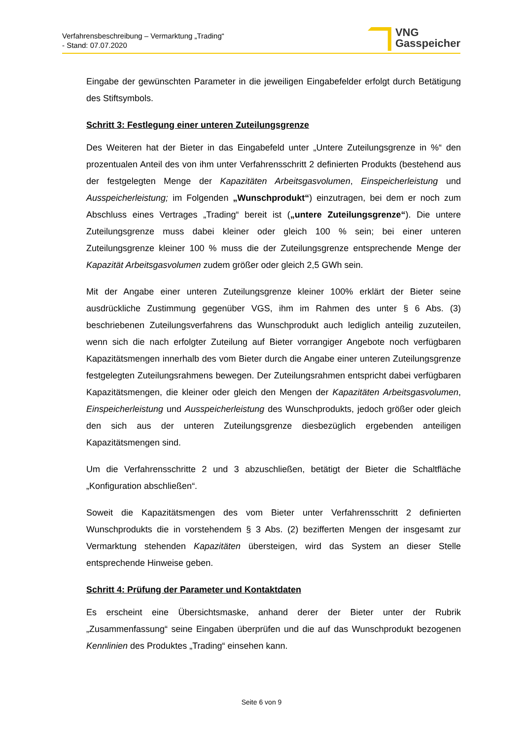Verfahrensbeschreibung – Vermarktung „Trading“
- Stand: 07.07.2020
VNG
Gasspeicher
Eingabe der gewünschten Parameter in die jeweiligen Eingabefelder erfolgt durch Betätigung des Stiftsymbols.
Schritt 3: Festlegung einer unteren Zuteilungsgrenze
Des Weiteren hat der Bieter in das Eingabefeld unter „Untere Zuteilungsgrenze in %“ den prozentualen Anteil des von ihm unter Verfahrensschritt 2 definierten Produkts (bestehend aus der festgelegten Menge der Kapazitäten Arbeitsgasvolumen, Einspeicherleistung und Ausspeicherleistung; im Folgenden „Wunschprodukt“) einzutragen, bei dem er noch zum Abschluss eines Vertrages „Trading“ bereit ist („untere Zuteilungsgrenze“). Die untere Zuteilungsgrenze muss dabei kleiner oder gleich 100 % sein; bei einer unteren Zuteilungsgrenze kleiner 100 % muss die der Zuteilungsgrenze entsprechende Menge der Kapazität Arbeitsgasvolumen zudem größer oder gleich 2,5 GWh sein.
Mit der Angabe einer unteren Zuteilungsgrenze kleiner 100% erklärt der Bieter seine ausdrückliche Zustimmung gegenüber VGS, ihm im Rahmen des unter § 6 Abs. (3) beschriebenen Zuteilungsverfahrens das Wunschprodukt auch lediglich anteilig zuzuteilen, wenn sich die nach erfolgter Zuteilung auf Bieter vorrangiger Angebote noch verfügbaren Kapazitätsmengen innerhalb des vom Bieter durch die Angabe einer unteren Zuteilungsgrenze festgelegten Zuteilungsrahmens bewegen. Der Zuteilungsrahmen entspricht dabei verfügbaren Kapazitätsmengen, die kleiner oder gleich den Mengen der Kapazitäten Arbeitsgasvolumen, Einspeicherleistung und Ausspeicherleistung des Wunschprodukts, jedoch größer oder gleich den sich aus der unteren Zuteilungsgrenze diesbezüglich ergebenden anteiligen Kapazitätsmengen sind.
Um die Verfahrensschritte 2 und 3 abzuschließen, betätigt der Bieter die Schaltfläche „Konfiguration abschließen“.
Soweit die Kapazitätsmengen des vom Bieter unter Verfahrensschritt 2 definierten Wunschprodukts die in vorstehendem § 3 Abs. (2) bezifferten Mengen der insgesamt zur Vermarktung stehenden Kapazitäten übersteigen, wird das System an dieser Stelle entsprechende Hinweise geben.
Schritt 4: Prüfung der Parameter und Kontaktdaten
Es erscheint eine Übersichtsmaske, anhand derer der Bieter unter der Rubrik „Zusammenfassung“ seine Eingaben überprüfen und die auf das Wunschprodukt bezogenen Kennlinien des Produktes „Trading“ einsehen kann.
Seite 6 von 9